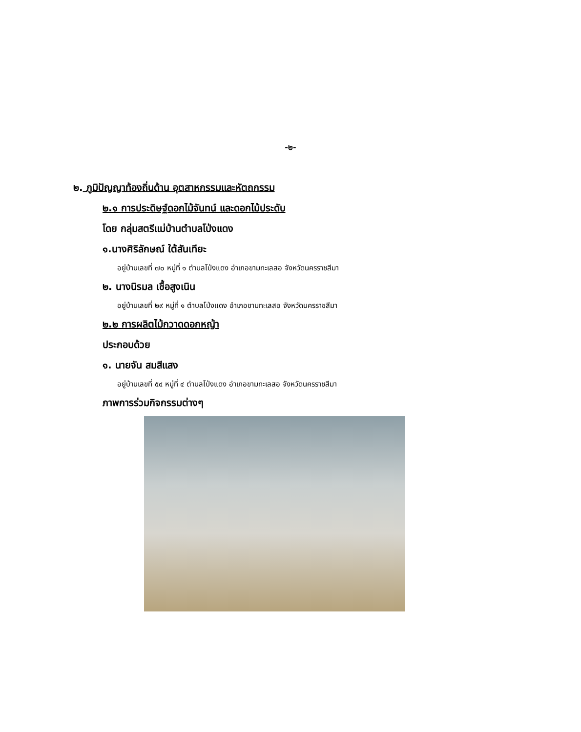-๒-
๒. ภูมิปัญญาท้องถิ่นด้าน อุตสาหกรรมและหัตถกรรม
๒.๑ การประดิษฐ์ดอกไม้จันทน์ และดอกไม้ประดับ
โดย กลุ่มสตรีแม่บ้านตำบลโป่งแดง
๑.นางศิริลักษณ์ ใต้สันเทียะ
อยู่บ้านเลขที่ ๗๐ หมู่ที่ ๑ ตำบลโป่งแดง อำเภอขามทะเลสอ จังหวัดนครราชสีมา
๒. นางนิรมล เชื้อสูงเนิน
อยู่บ้านเลขที่ ๒๙ หมู่ที่ ๑ ตำบลโป่งแดง อำเภอขามทะเลสอ จังหวัดนครราชสีมา
๒.๒ การผลิตไม้กวาดดอกหญ้า
ประกอบด้วย
๑. นายจัน สมสีแสง
อยู่บ้านเลขที่ ๕๔ หมู่ที่ ๔ ตำบลโป่งแดง อำเภอขามทะเลสอ จังหวัดนครราชสีมา
ภาพการร่วมกิจกรรมต่างๆ